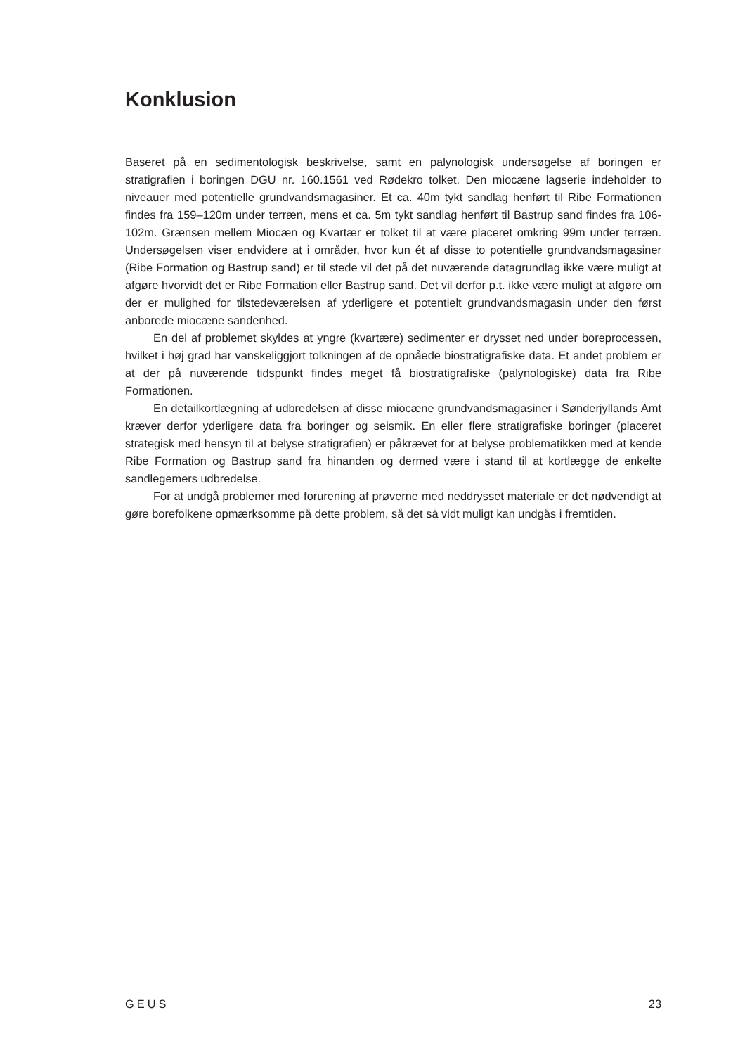Konklusion
Baseret på en sedimentologisk beskrivelse, samt en palynologisk undersøgelse af boringen er stratigrafien i boringen DGU nr. 160.1561 ved Rødekro tolket. Den miocæne lagserie indeholder to niveauer med potentielle grundvandsmagasiner. Et ca. 40m tykt sandlag henført til Ribe Formationen findes fra 159–120m under terræn, mens et ca. 5m tykt sandlag henført til Bastrup sand findes fra 106-102m. Grænsen mellem Miocæn og Kvartær er tolket til at være placeret omkring 99m under terræn. Undersøgelsen viser endvidere at i områder, hvor kun ét af disse to potentielle grundvandsmagasiner (Ribe Formation og Bastrup sand) er til stede vil det på det nuværende datagrundlag ikke være muligt at afgøre hvorvidt det er Ribe Formation eller Bastrup sand. Det vil derfor p.t. ikke være muligt at afgøre om der er mulighed for tilstedeværelsen af yderligere et potentielt grundvandsmagasin under den først anborede miocæne sandenhed.
En del af problemet skyldes at yngre (kvartære) sedimenter er drysset ned under boreprocessen, hvilket i høj grad har vanskeliggjort tolkningen af de opnåede biostratigrafiske data. Et andet problem er at der på nuværende tidspunkt findes meget få biostratigrafiske (palynologiske) data fra Ribe Formationen.
En detailkortlægning af udbredelsen af disse miocæne grundvandsmagasiner i Sønderjyllands Amt kræver derfor yderligere data fra boringer og seismik. En eller flere stratigrafiske boringer (placeret strategisk med hensyn til at belyse stratigrafien) er påkrævet for at belyse problematikken med at kende Ribe Formation og Bastrup sand fra hinanden og dermed være i stand til at kortlægge de enkelte sandlegemers udbredelse.
For at undgå problemer med forurening af prøverne med neddrysset materiale er det nødvendigt at gøre borefolkene opmærksomme på dette problem, så det så vidt muligt kan undgås i fremtiden.
GEUS 23